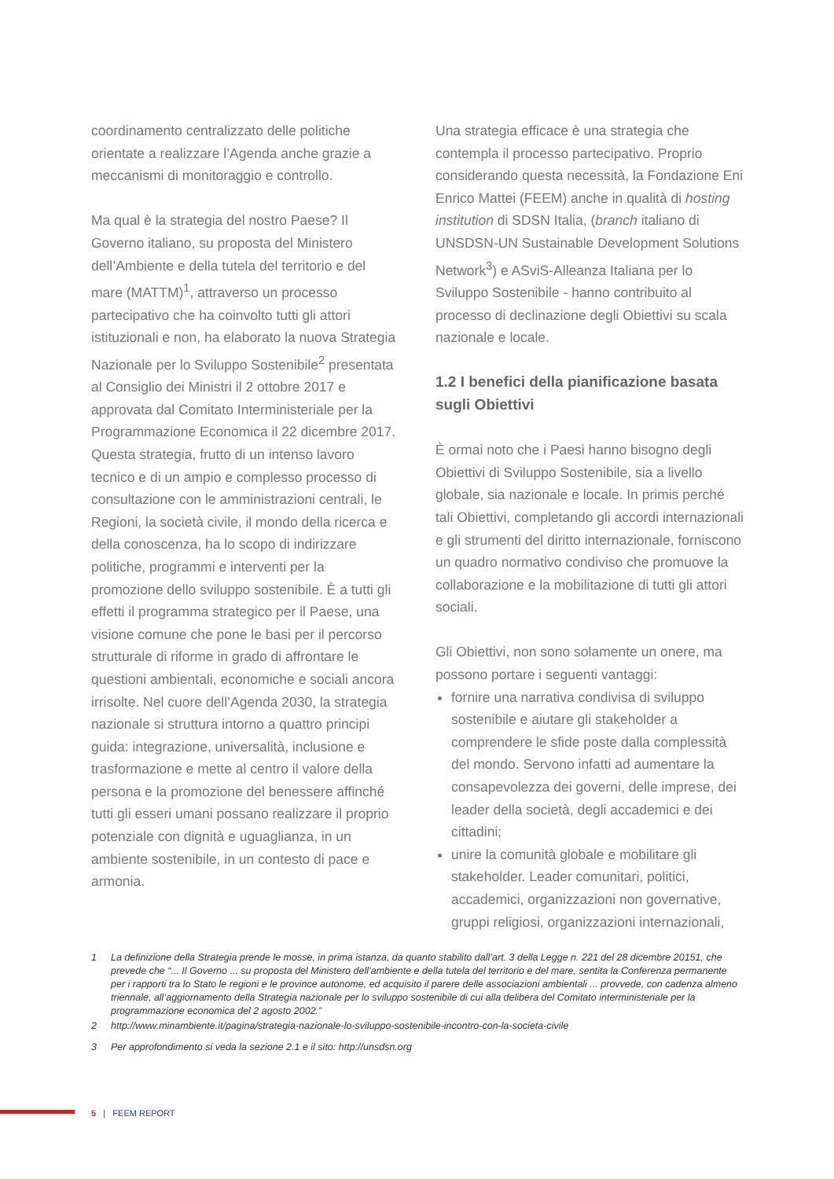coordinamento centralizzato delle politiche orientate a realizzare l’Agenda anche grazie a meccanismi di monitoraggio e controllo.
Ma qual è la strategia del nostro Paese? Il Governo italiano, su proposta del Ministero dell’Ambiente e della tutela del territorio e del mare (MATTM)<sup>1</sup>, attraverso un processo partecipativo che ha coinvolto tutti gli attori istituzionali e non, ha elaborato la nuova Strategia Nazionale per lo Sviluppo Sostenibile<sup>2</sup> presentata al Consiglio dei Ministri il 2 ottobre 2017 e approvata dal Comitato Interministeriale per la Programmazione Economica il 22 dicembre 2017. Questa strategia, frutto di un intenso lavoro tecnico e di un ampio e complesso processo di consultazione con le amministrazioni centrali, le Regioni, la società civile, il mondo della ricerca e della conoscenza, ha lo scopo di indirizzare politiche, programmi e interventi per la promozione dello sviluppo sostenibile. È a tutti gli effetti il programma strategico per il Paese, una visione comune che pone le basi per il percorso strutturale di riforme in grado di affrontare le questioni ambientali, economiche e sociali ancora irrisolte. Nel cuore dell’Agenda 2030, la strategia nazionale si struttura intorno a quattro principi guida: integrazione, universalità, inclusione e trasformazione e mette al centro il valore della persona e la promozione del benessere affinché tutti gli esseri umani possano realizzare il proprio potenziale con dignità e uguaglianza, in un ambiente sostenibile, in un contesto di pace e armonia.
Una strategia efficace è una strategia che contempla il processo partecipativo. Proprio considerando questa necessità, la Fondazione Eni Enrico Mattei (FEEM) anche in qualità di hosting institution di SDSN Italia, (branch italiano di UNSDSN-UN Sustainable Development Solutions Network<sup>3</sup>) e ASviS-Alleanza Italiana per lo Sviluppo Sostenibile - hanno contribuito al processo di declinazione degli Obiettivi su scala nazionale e locale.
1.2 I benefici della pianificazione basata sugli Obiettivi
È ormai noto che i Paesi hanno bisogno degli Obiettivi di Sviluppo Sostenibile, sia a livello globale, sia nazionale e locale. In primis perché tali Obiettivi, completando gli accordi internazionali e gli strumenti del diritto internazionale, forniscono un quadro normativo condiviso che promuove la collaborazione e la mobilitazione di tutti gli attori sociali.
Gli Obiettivi, non sono solamente un onere, ma possono portare i seguenti vantaggi:
fornire una narrativa condivisa di sviluppo sostenibile e aiutare gli stakeholder a comprendere le sfide poste dalla complessità del mondo. Servono infatti ad aumentare la consapevolezza dei governi, delle imprese, dei leader della società, degli accademici e dei cittadini;
unire la comunità globale e mobilitare gli stakeholder. Leader comunitari, politici, accademici, organizzazioni non governative, gruppi religiosi, organizzazioni internazionali,
1 La definizione della Strategia prende le mosse, in prima istanza, da quanto stabilito dall’art. 3 della Legge n. 221 del 28 dicembre 20151, che prevede che “... Il Governo ... su proposta del Ministero dell’ambiente e della tutela del territorio e del mare, sentita la Conferenza permanente per i rapporti tra lo Stato le regioni e le province autonome, ed acquisito il parere delle associazioni ambientali ... provvede, con cadenza almeno triennale, all’aggiornamento della Strategia nazionale per lo sviluppo sostenibile di cui alla delibera del Comitato interministeriale per la programmazione economica del 2 agosto 2002.”
2 http://www.minambiente.it/pagina/strategia-nazionale-lo-sviluppo-sostenibile-incontro-con-la-societa-civile
3 Per approfondimento si veda la sezione 2.1 e il sito: http://unsdsn.org
5 | FEEM REPORT